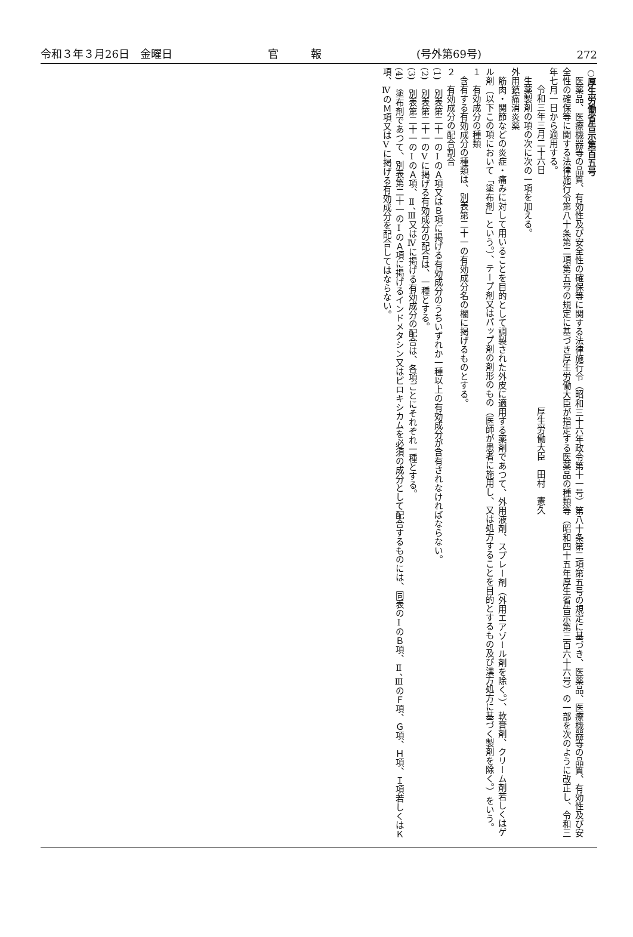令和３年３月26日　金曜日 官　　　報 (号外第69号) 272
○厚生労働省告示第百五号
医薬品、医療機器等の品質、有効性及び安全性の確保等に関する法律施行令（昭和三十六年政令第十一号）第八十条第二項第五号の規定に基づき、医薬品、医療機器等の品質、有効性及び安全性の確保等に関する法律施行令第八十条第二項第五号の規定に基づき厚生労働大臣が指定する医薬品の種類等（昭和四十五年厚生省告示第三百六十六号）の一部を次のように改正し、令和三年七月一日から適用する。
令和三年三月二十六日　　　　　　　　　　　　　　　　　　　　　　　　　　厚生労働大臣　田村　憲久
生薬製剤の項の次に次の一項を加える。
外用鎮痛消炎薬
筋肉・関節などの炎症・痛みに対して用いることを目的として調製された外皮に適用する薬剤であつて、外用液剤、スプレー剤（外用エアゾール剤を除く。）、軟膏剤、クリーム剤若しくはゲル剤（以下この項において「塗布剤」という。）、テープ剤又はパップ剤の剤形のもの（医師が患者に施用し、又は処方することを目的とするもの及び漢方処方に基づく製剤を除く。）をいう。
１　有効成分の種類
含有する有効成分の種類は、別表第二十一の有効成分名の欄に掲げるものとする。
２　有効成分の配合割合
(1)　別表第二十一のⅠのＡ項又はＢ項に掲げる有効成分のうちいずれか一種以上の有効成分が含有されなければならない。
(2)　別表第二十一のⅤに掲げる有効成分の配合は、一種とする。
(3)　別表第二十一のⅠのＡ項、Ⅱ、Ⅲ又はⅣに掲げる有効成分の配合は、各項ごとにそれぞれ一種とする。
(4)　塗布剤であつて、別表第二十一のⅠのＡ項に掲げるインドメタシン又はピロキシカムを必須の成分として配合するものには、同表のⅠのＢ項、Ⅱ、ⅢのＦ項、Ｇ項、Ｈ項、Ｉ項若しくはＫ項、ⅣのＭ項又はⅤに掲げる有効成分を配合してはならない。